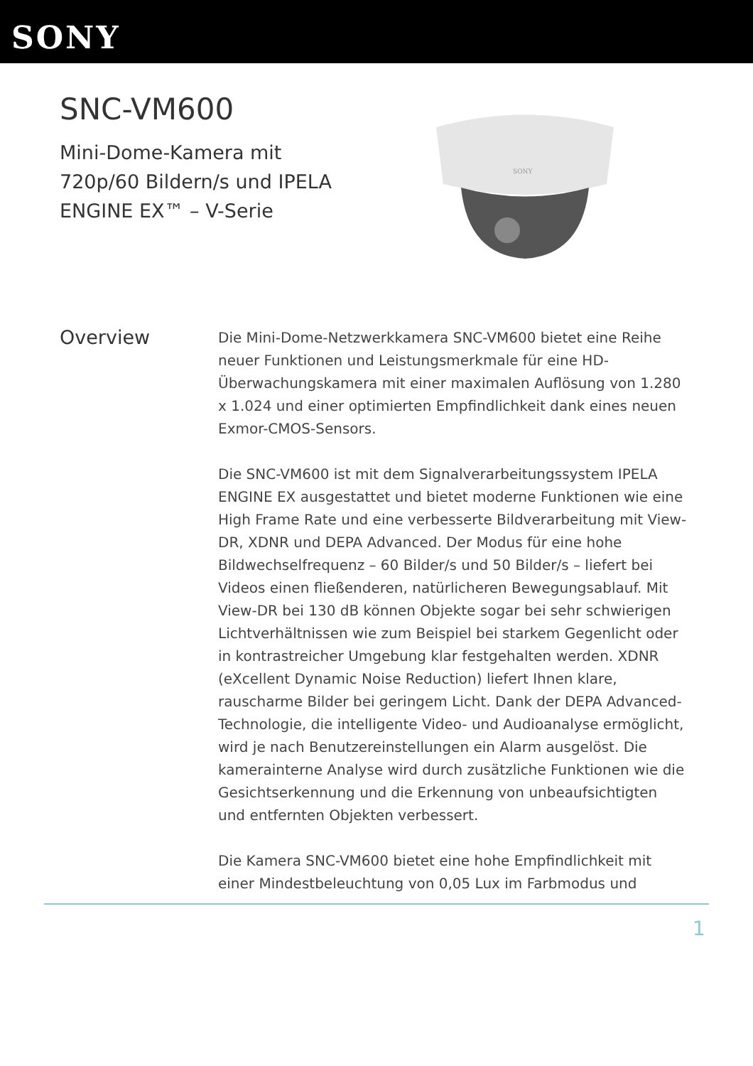SONY
SNC-VM600
Mini-Dome-Kamera mit
720p/60 Bildern/s und IPELA
ENGINE EX™ – V-Serie
SONY
Overview
Die Mini-Dome-Netzwerkkamera SNC-VM600 bietet eine Reihe neuer Funktionen und Leistungsmerkmale für eine HD-Überwachungskamera mit einer maximalen Auflösung von 1.280 x 1.024 und einer optimierten Empfindlichkeit dank eines neuen Exmor-CMOS-Sensors.
Die SNC-VM600 ist mit dem Signalverarbeitungssystem IPELA ENGINE EX ausgestattet und bietet moderne Funktionen wie eine High Frame Rate und eine verbesserte Bildverarbeitung mit View-DR, XDNR und DEPA Advanced. Der Modus für eine hohe Bildwechselfrequenz – 60 Bilder/s und 50 Bilder/s – liefert bei Videos einen fließenderen, natürlicheren Bewegungsablauf. Mit View-DR bei 130 dB können Objekte sogar bei sehr schwierigen Lichtverhältnissen wie zum Beispiel bei starkem Gegenlicht oder in kontrastreicher Umgebung klar festgehalten werden. XDNR (eXcellent Dynamic Noise Reduction) liefert Ihnen klare, rauscharme Bilder bei geringem Licht. Dank der DEPA Advanced-Technologie, die intelligente Video- und Audioanalyse ermöglicht, wird je nach Benutzereinstellungen ein Alarm ausgelöst. Die kamerainterne Analyse wird durch zusätzliche Funktionen wie die Gesichtserkennung und die Erkennung von unbeaufsichtigten und entfernten Objekten verbessert.
Die Kamera SNC-VM600 bietet eine hohe Empfindlichkeit mit einer Mindestbeleuchtung von 0,05 Lux im Farbmodus und
1